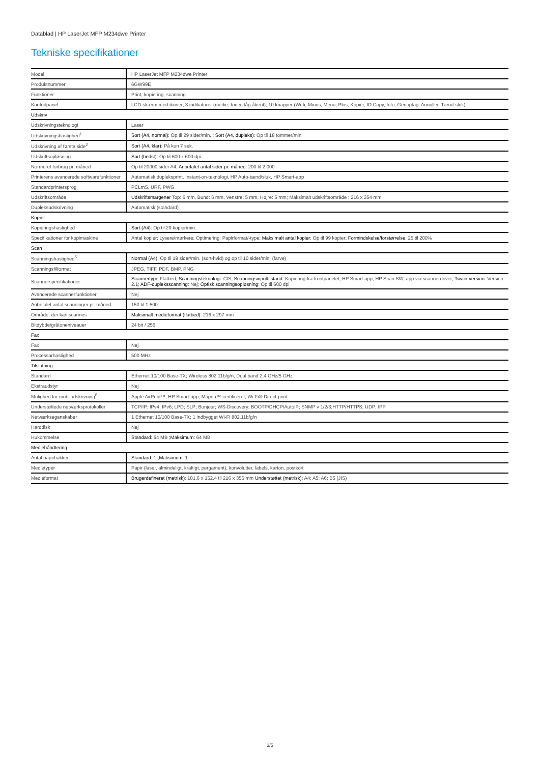Datablad | HP LaserJet MFP M234dwe Printer
Tekniske specifikationer
| Model | HP LaserJet MFP M234dwe Printer |
| Produktnummer | 6GW99E |
| Funktioner | Print, kopiering, scanning |
| Kontrolpanel | LCD-skærm med ikoner; 3 indikatorer (medie, toner, låg åbent); 10 knapper (Wi-fi, Minus, Menu, Plus, Kopiér, ID Copy, Info, Genoptag, Annuller, Tænd-sluk) |
| Udskriv | |
| Udskrivningsteknologi | Laser |
| Udskrivningshastighed<sup>1</sup> | Sort (A4, normal) : Op til 29 sider/min. ; Sort (A4, dupleks) : Op til 18 tommer/min |
| Udskrivning af første side<sup>2</sup> | Sort (A4, klar) : På kun 7 sek. |
| Udskriftsopløsning | Sort (bedst) : Op til 600 x 600 dpi |
| Normeret forbrug pr. måned | Op til 20000 sider A4; Anbefalet antal sider pr. måned : 200 til 2.000 |
| Printerens avancerede softwarefunktioner | Automatisk dupleksprint, Instant-on-teknologi, HP Auto-tænd/sluk, HP Smart-app |
| Standardprintersprog | PCLmS, URF, PWG |
| Udskriftsområde | Udskriftsmargener Top: 6 mm, Bund: 6 mm, Venstre: 5 mm, Højre: 5 mm; Maksimalt udskriftsområde : 216 x 354 mm |
| Dupleksudskrivning | Automatisk (standard) |
| Kopier | |
| Kopieringshastighed | Sort (A4) : Op til 29 kopier/min. |
| Specifikationer for kopimaskine | Antal kopier; Lysere/mørkere; Optimering; Papirformat/-type; Maksimalt antal kopier : Op til 99 kopier; Formindskelse/forstørrelse : 25 til 200% |
| Scan | |
| Scanningshastighed<sup>5</sup> | Normal (A4) : Op til 19 sider/min. (sort-hvid) og op til 10 sider/min. (farve) |
| Scanningsfilformat | JPEG, TIFF, PDF, BMP, PNG |
| Scannerspecifikationer | Scannertype Flatbed; Scanningsteknologi : CIS; Scanningsinputtilstand : Kopiering fra frontpanelet, HP Smart-app, HP Scan SW, app via scannerdriver; Twain-version : Version 2.1; ADF-dupleksscanning : Nej; Optisk scanningsopløsning : Op til 600 dpi |
| Avancerede scannerfunktioner | Nej |
| Anbefalet antal scanninger pr. måned | 150 til 1.500 |
| Område, der kan scannes | Maksimalt medieformat (flatbed) : 216 x 297 mm |
| Bitdybde/gråtoneniveauer | 24 bit / 256 |
| Fax | |
| Fax | Nej |
| Processorhastighed | 500 MHz |
| Tilslutning | |
| Standard | Ethernet 10/100 Base-TX; Wireless 802.11b/g/n, Dual band 2,4 GHz/5 GHz |
| Ekstraudstyr | Nej |
| Mulighed for mobiludskrivning<sup>6</sup> | Apple AirPrint™; HP Smart-app; Mopria™-certificeret; Wi-Fi® Direct-print |
| Understøttede netværksprotokoller | TCP/IP: IPv4; IPv6; LPD; SLP; Bonjour; WS-Discovery; BOOTP/DHCP/AutoIP; SNMP v 1/2/3;HTTP/HTTPS; UDP; IPP |
| Netværksegenskaber | 1 Ethernet 10/100 Base-TX; 1 indbygget Wi-Fi 802.11b/g/n |
| Harddisk | Nej |
| Hukommelse | Standard : 64 MB ; Maksimum : 64 MB |
| Mediehåndtering | |
| Antal papirbakker | Standard : 1 ; Maksimum : 1 |
| Medietyper | Papir (laser, almindeligt, kraftigt, pergament), konvolutter, labels, karton, postkort |
| Medieformat | Brugerdefineret (metrisk) : 101,6 x 152,4 til 216 x 356 mm Understøttet (metrisk) : A4; A5; A6; B5 (JIS) |
3/5